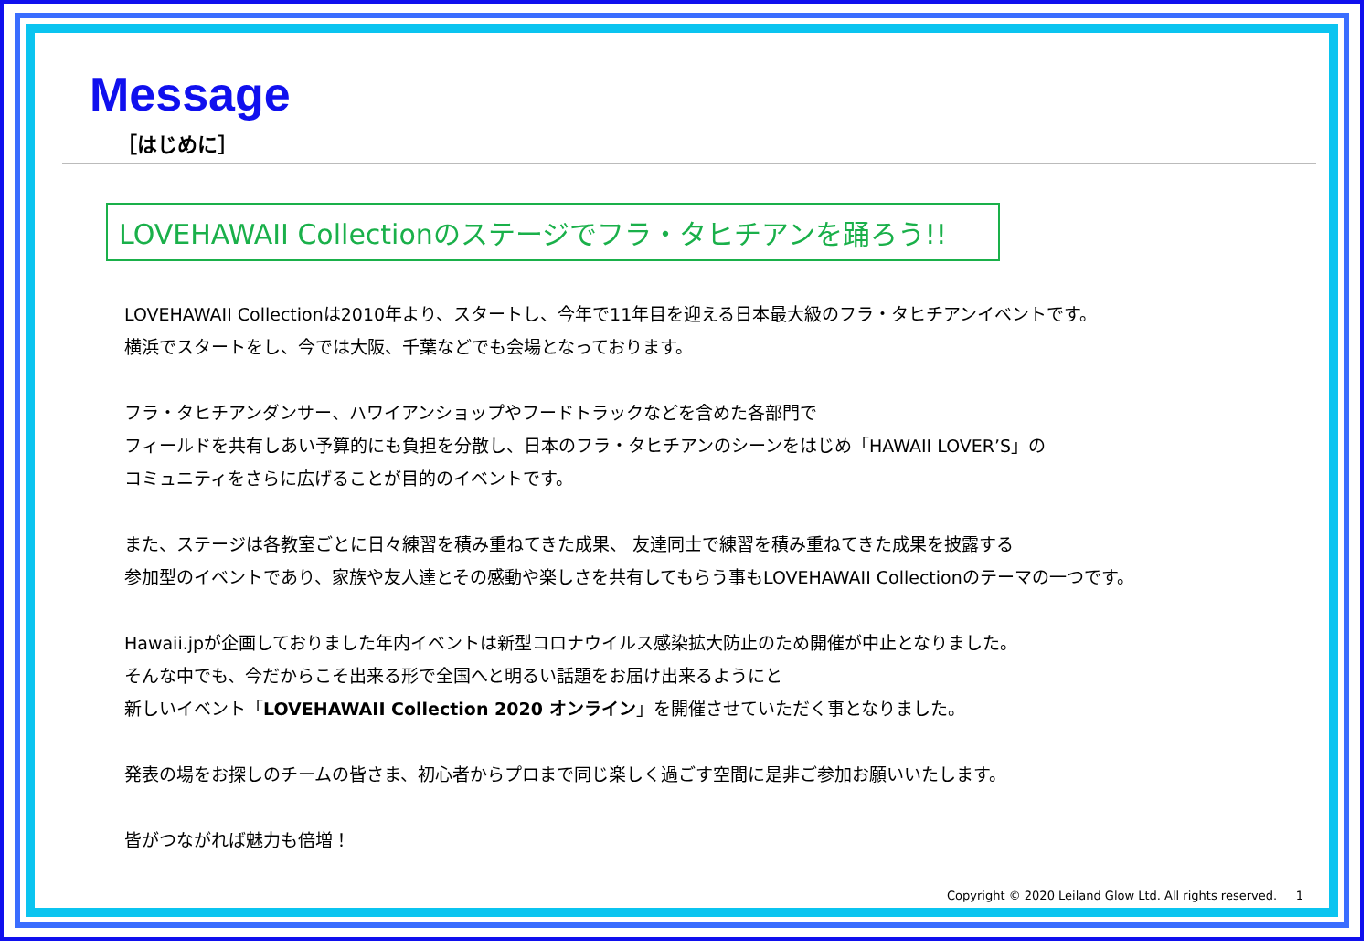Message
［はじめに］
LOVEHAWAII Collectionのステージでフラ・タヒチアンを踊ろう!!
LOVEHAWAII Collectionは2010年より、スタートし、今年で11年目を迎える日本最大級のフラ・タヒチアンイベントです。
横浜でスタートをし、今では大阪、千葉などでも会場となっております。
フラ・タヒチアンダンサー、ハワイアンショップやフードトラックなどを含めた各部門で
フィールドを共有しあい予算的にも負担を分散し、日本のフラ・タヒチアンのシーンをはじめ「HAWAII LOVER’S」の
コミュニティをさらに広げることが目的のイベントです。
また、ステージは各教室ごとに日々練習を積み重ねてきた成果、 友達同士で練習を積み重ねてきた成果を披露する
参加型のイベントであり、家族や友人達とその感動や楽しさを共有してもらう事もLOVEHAWAII Collectionのテーマの一つです。
Hawaii.jpが企画しておりました年内イベントは新型コロナウイルス感染拡大防止のため開催が中止となりました。
そんな中でも、今だからこそ出来る形で全国へと明るい話題をお届け出来るようにと
新しいイベント「LOVEHAWAII Collection 2020 オンライン」を開催させていただく事となりました。
発表の場をお探しのチームの皆さま、初心者からプロまで同じ楽しく過ごす空間に是非ご参加お願いいたします。
皆がつながれば魅力も倍増！
Copyright © 2020 Leiland Glow Ltd. All rights reserved. 1